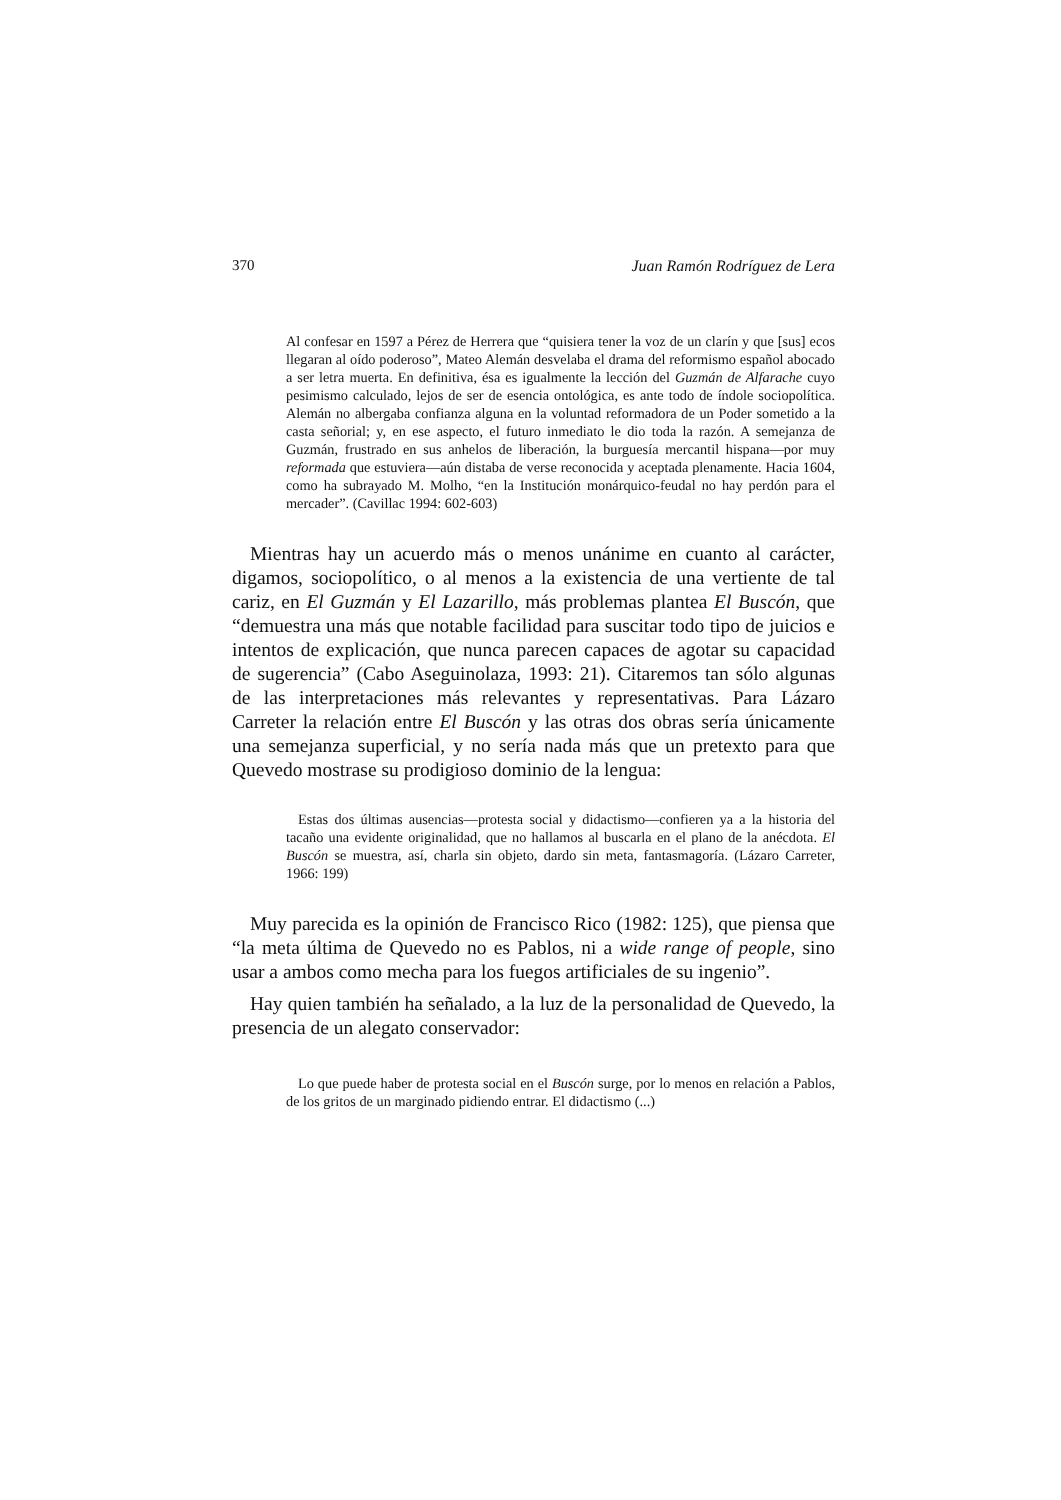370 Juan Ramón Rodríguez de Lera
Al confesar en 1597 a Pérez de Herrera que “quisiera tener la voz de un clarín y que [sus] ecos llegaran al oído poderoso”, Mateo Alemán desvelaba el drama del reformismo español abocado a ser letra muerta. En definitiva, ésa es igualmente la lección del Guzmán de Alfarache cuyo pesimismo calculado, lejos de ser de esencia ontológica, es ante todo de índole sociopolítica. Alemán no albergaba confianza alguna en la voluntad reformadora de un Poder sometido a la casta señorial; y, en ese aspecto, el futuro inmediato le dio toda la razón. A semejanza de Guzmán, frustrado en sus anhelos de liberación, la burguesía mercantil hispana—por muy reformada que estuviera—aún distaba de verse reconocida y aceptada plenamente. Hacia 1604, como ha subrayado M. Molho, “en la Institución monárquico-feudal no hay perdón para el mercader”. (Cavillac 1994: 602-603)
Mientras hay un acuerdo más o menos unánime en cuanto al carácter, digamos, sociopolítico, o al menos a la existencia de una vertiente de tal cariz, en El Guzmán y El Lazarillo, más problemas plantea El Buscón, que “demuestra una más que notable facilidad para suscitar todo tipo de juicios e intentos de explicación, que nunca parecen capaces de agotar su capacidad de sugerencia” (Cabo Aseguinolaza, 1993: 21). Citaremos tan sólo algunas de las interpretaciones más relevantes y representativas. Para Lázaro Carreter la relación entre El Buscón y las otras dos obras sería únicamente una semejanza superficial, y no sería nada más que un pretexto para que Quevedo mostrase su prodigioso dominio de la lengua:
Estas dos últimas ausencias—protesta social y didactismo—confieren ya a la historia del tacaño una evidente originalidad, que no hallamos al buscarla en el plano de la anécdota. El Buscón se muestra, así, charla sin objeto, dardo sin meta, fantasmagoría. (Lázaro Carreter, 1966: 199)
Muy parecida es la opinión de Francisco Rico (1982: 125), que piensa que “la meta última de Quevedo no es Pablos, ni a wide range of people, sino usar a ambos como mecha para los fuegos artificiales de su ingenio”.
Hay quien también ha señalado, a la luz de la personalidad de Quevedo, la presencia de un alegato conservador:
Lo que puede haber de protesta social en el Buscón surge, por lo menos en relación a Pablos, de los gritos de un marginado pidiendo entrar. El didactismo (...)